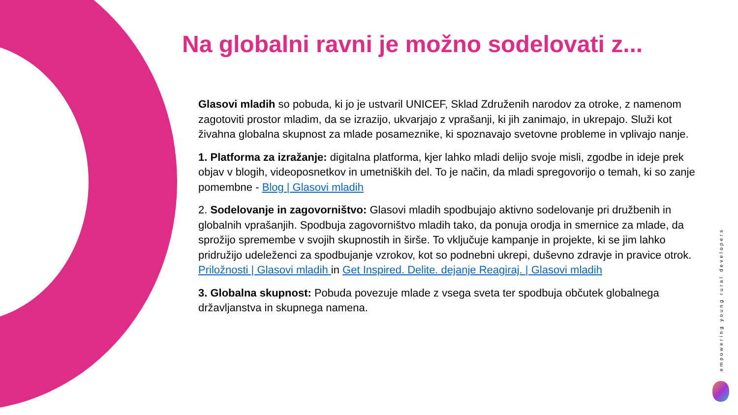Na globalni ravni je možno sodelovati z...
Glasovi mladih so pobuda, ki jo je ustvaril UNICEF, Sklad Združenih narodov za otroke, z namenom zagotoviti prostor mladim, da se izrazijo, ukvarjajo z vprašanji, ki jih zanimajo, in ukrepajo. Služi kot živahna globalna skupnost za mlade posameznike, ki spoznavajo svetovne probleme in vplivajo nanje.
1. Platforma za izražanje: digitalna platforma, kjer lahko mladi delijo svoje misli, zgodbe in ideje prek objav v blogih, videoposnetkov in umetniških del. To je način, da mladi spregovorijo o temah, ki so zanje pomembne - Blog | Glasovi mladih
2. Sodelovanje in zagovorništvo: Glasovi mladih spodbujajo aktivno sodelovanje pri družbenih in globalnih vprašanjih. Spodbuja zagovorništvo mladih tako, da ponuja orodja in smernice za mlade, da sprožijo spremembe v svojih skupnostih in širše. To vključuje kampanje in projekte, ki se jim lahko pridružijo udeleženci za spodbujanje vzrokov, kot so podnebni ukrepi, duševno zdravje in pravice otrok. Priložnosti | Glasovi mladih in Get Inspired. Delite. dejanje Reagiraj. | Glasovi mladih
3. Globalna skupnost: Pobuda povezuje mlade z vsega sveta ter spodbuja občutek globalnega državljanstva in skupnega namena.
empowering young rural developers